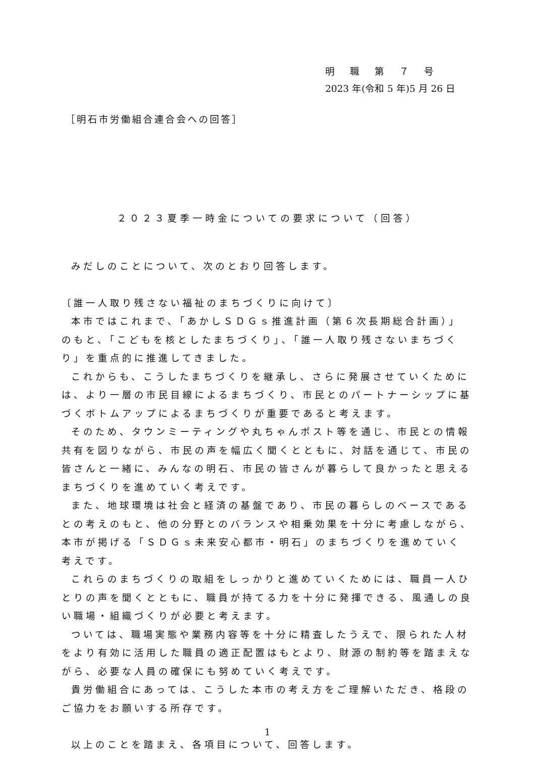明職第７号
2023 年(令和 5 年)5 月 26 日
［明石市労働組合連合会への回答］
２０２３夏季一時金についての要求について（回答）
みだしのことについて、次のとおり回答します。
〔誰一人取り残さない福祉のまちづくりに向けて〕
本市ではこれまで、「あかしＳＤＧｓ推進計画（第６次長期総合計画）」のもと、「こどもを核としたまちづくり」、「誰一人取り残さないまちづくり」を重点的に推進してきました。
これからも、こうしたまちづくりを継承し、さらに発展させていくためには、より一層の市民目線によるまちづくり、市民とのパートナーシップに基づくボトムアップによるまちづくりが重要であると考えます。
そのため、タウンミーティングや丸ちゃんポスト等を通じ、市民との情報共有を図りながら、市民の声を幅広く聞くとともに、対話を通じて、市民の皆さんと一緒に、みんなの明石、市民の皆さんが暮らして良かったと思えるまちづくりを進めていく考えです。
また、地球環境は社会と経済の基盤であり、市民の暮らしのベースであるとの考えのもと、他の分野とのバランスや相乗効果を十分に考慮しながら、本市が掲げる「ＳＤＧｓ未来安心都市・明石」のまちづくりを進めていく考えです。
これらのまちづくりの取組をしっかりと進めていくためには、職員一人ひとりの声を聞くとともに、職員が持てる力を十分に発揮できる、風通しの良い職場・組織づくりが必要と考えます。
ついては、職場実態や業務内容等を十分に精査したうえで、限られた人材をより有効に活用した職員の適正配置はもとより、財源の制約等を踏まえながら、必要な人員の確保にも努めていく考えです。
貴労働組合にあっては、こうした本市の考え方をご理解いただき、格段のご協力をお願いする所存です。
以上のことを踏まえ、各項目について、回答します。
1